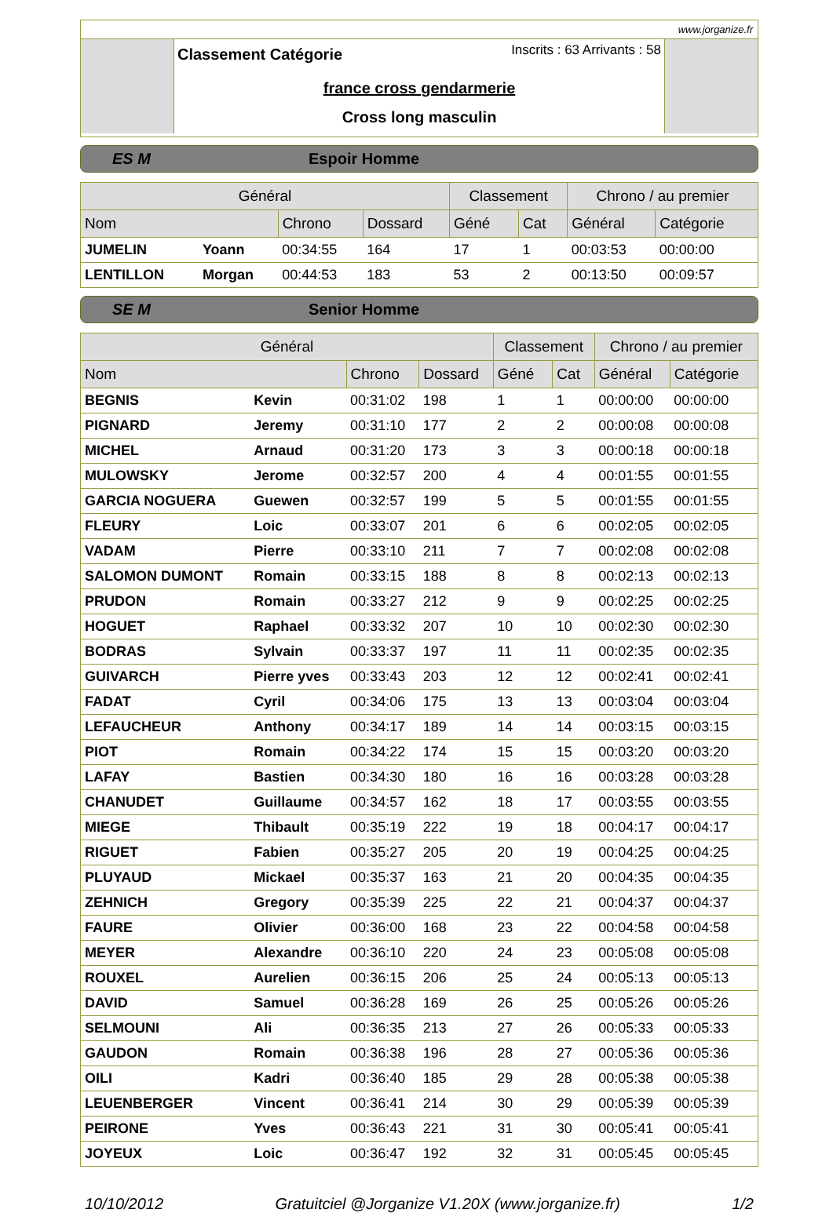www.jorganize.fr
Inscrits : 63 Arrivants : 58
Classement Catégorie
france cross gendarmerie
Cross long masculin
ES M Espoir Homme
| Général | | | | Classement | | Chrono / au premier | |
| --- | --- | --- | --- | --- | --- | --- | --- |
| Nom | | Chrono | Dossard | Géné | Cat | Général | Catégorie |
| JUMELIN | Yoann | 00:34:55 | 164 | 17 | 1 | 00:03:53 | 00:00:00 |
| LENTILLON | Morgan | 00:44:53 | 183 | 53 | 2 | 00:13:50 | 00:09:57 |
SE M Senior Homme
| Général | | | | Classement | | Chrono / au premier | |
| --- | --- | --- | --- | --- | --- | --- | --- |
| Nom | | Chrono | Dossard | Géné | Cat | Général | Catégorie |
| BEGNIS | Kevin | 00:31:02 | 198 | 1 | 1 | 00:00:00 | 00:00:00 |
| PIGNARD | Jeremy | 00:31:10 | 177 | 2 | 2 | 00:00:08 | 00:00:08 |
| MICHEL | Arnaud | 00:31:20 | 173 | 3 | 3 | 00:00:18 | 00:00:18 |
| MULOWSKY | Jerome | 00:32:57 | 200 | 4 | 4 | 00:01:55 | 00:01:55 |
| GARCIA NOGUERA | Guewen | 00:32:57 | 199 | 5 | 5 | 00:01:55 | 00:01:55 |
| FLEURY | Loic | 00:33:07 | 201 | 6 | 6 | 00:02:05 | 00:02:05 |
| VADAM | Pierre | 00:33:10 | 211 | 7 | 7 | 00:02:08 | 00:02:08 |
| SALOMON DUMONT | Romain | 00:33:15 | 188 | 8 | 8 | 00:02:13 | 00:02:13 |
| PRUDON | Romain | 00:33:27 | 212 | 9 | 9 | 00:02:25 | 00:02:25 |
| HOGUET | Raphael | 00:33:32 | 207 | 10 | 10 | 00:02:30 | 00:02:30 |
| BODRAS | Sylvain | 00:33:37 | 197 | 11 | 11 | 00:02:35 | 00:02:35 |
| GUIVARCH | Pierre yves | 00:33:43 | 203 | 12 | 12 | 00:02:41 | 00:02:41 |
| FADAT | Cyril | 00:34:06 | 175 | 13 | 13 | 00:03:04 | 00:03:04 |
| LEFAUCHEUR | Anthony | 00:34:17 | 189 | 14 | 14 | 00:03:15 | 00:03:15 |
| PIOT | Romain | 00:34:22 | 174 | 15 | 15 | 00:03:20 | 00:03:20 |
| LAFAY | Bastien | 00:34:30 | 180 | 16 | 16 | 00:03:28 | 00:03:28 |
| CHANUDET | Guillaume | 00:34:57 | 162 | 18 | 17 | 00:03:55 | 00:03:55 |
| MIEGE | Thibault | 00:35:19 | 222 | 19 | 18 | 00:04:17 | 00:04:17 |
| RIGUET | Fabien | 00:35:27 | 205 | 20 | 19 | 00:04:25 | 00:04:25 |
| PLUYAUD | Mickael | 00:35:37 | 163 | 21 | 20 | 00:04:35 | 00:04:35 |
| ZEHNICH | Gregory | 00:35:39 | 225 | 22 | 21 | 00:04:37 | 00:04:37 |
| FAURE | Olivier | 00:36:00 | 168 | 23 | 22 | 00:04:58 | 00:04:58 |
| MEYER | Alexandre | 00:36:10 | 220 | 24 | 23 | 00:05:08 | 00:05:08 |
| ROUXEL | Aurelien | 00:36:15 | 206 | 25 | 24 | 00:05:13 | 00:05:13 |
| DAVID | Samuel | 00:36:28 | 169 | 26 | 25 | 00:05:26 | 00:05:26 |
| SELMOUNI | Ali | 00:36:35 | 213 | 27 | 26 | 00:05:33 | 00:05:33 |
| GAUDON | Romain | 00:36:38 | 196 | 28 | 27 | 00:05:36 | 00:05:36 |
| OILI | Kadri | 00:36:40 | 185 | 29 | 28 | 00:05:38 | 00:05:38 |
| LEUENBERGER | Vincent | 00:36:41 | 214 | 30 | 29 | 00:05:39 | 00:05:39 |
| PEIRONE | Yves | 00:36:43 | 221 | 31 | 30 | 00:05:41 | 00:05:41 |
| JOYEUX | Loic | 00:36:47 | 192 | 32 | 31 | 00:05:45 | 00:05:45 |
10/10/2012 Gratuitciel @Jorganize V1.20X (www.jorganize.fr) 1/2